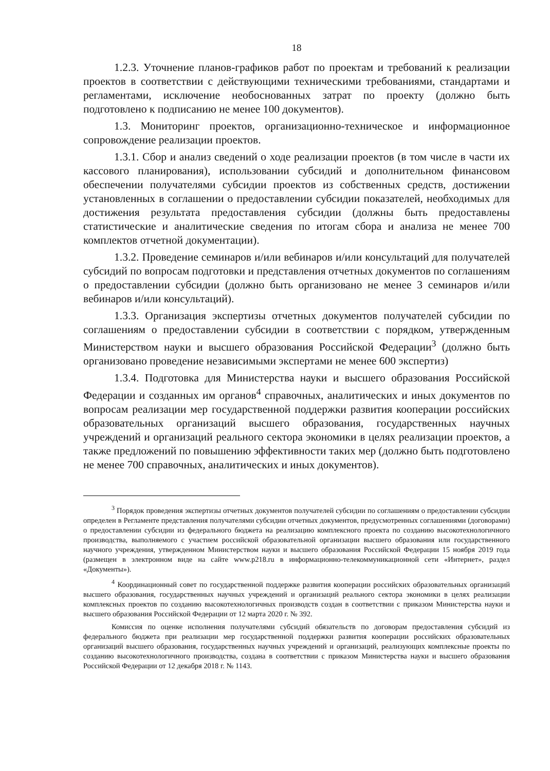18
1.2.3. Уточнение планов-графиков работ по проектам и требований к реализации проектов в соответствии с действующими техническими требованиями, стандартами и регламентами, исключение необоснованных затрат по проекту (должно быть подготовлено к подписанию не менее 100 документов).
1.3. Мониторинг проектов, организационно-техническое и информационное сопровождение реализации проектов.
1.3.1. Сбор и анализ сведений о ходе реализации проектов (в том числе в части их кассового планирования), использовании субсидий и дополнительном финансовом обеспечении получателями субсидии проектов из собственных средств, достижении установленных в соглашении о предоставлении субсидии показателей, необходимых для достижения результата предоставления субсидии (должны быть предоставлены статистические и аналитические сведения по итогам сбора и анализа не менее 700 комплектов отчетной документации).
1.3.2. Проведение семинаров и/или вебинаров и/или консультаций для получателей субсидий по вопросам подготовки и представления отчетных документов по соглашениям о предоставлении субсидии (должно быть организовано не менее 3 семинаров и/или вебинаров и/или консультаций).
1.3.3. Организация экспертизы отчетных документов получателей субсидии по соглашениям о предоставлении субсидии в соответствии с порядком, утвержденным Министерством науки и высшего образования Российской Федерации<sup>3</sup> (должно быть организовано проведение независимыми экспертами не менее 600 экспертиз)
1.3.4. Подготовка для Министерства науки и высшего образования Российской Федерации и созданных им органов<sup>4</sup> справочных, аналитических и иных документов по вопросам реализации мер государственной поддержки развития кооперации российских образовательных организаций высшего образования, государственных научных учреждений и организаций реального сектора экономики в целях реализации проектов, а также предложений по повышению эффективности таких мер (должно быть подготовлено не менее 700 справочных, аналитических и иных документов).
<sup>3</sup> Порядок проведения экспертизы отчетных документов получателей субсидии по соглашениям о предоставлении субсидии определен в Регламенте представления получателями субсидии отчетных документов, предусмотренных соглашениями (договорами) о предоставлении субсидии из федерального бюджета на реализацию комплексного проекта по созданию высокотехнологичного производства, выполняемого с участием российской образовательной организации высшего образования или государственного научного учреждения, утвержденном Министерством науки и высшего образования Российской Федерации 15 ноября 2019 года (размещен в электронном виде на сайте www.p218.ru в информационно-телекоммуникационной сети «Интернет», раздел «Документы»).
<sup>4</sup> Координационный совет по государственной поддержке развития кооперации российских образовательных организаций высшего образования, государственных научных учреждений и организаций реального сектора экономики в целях реализации комплексных проектов по созданию высокотехнологичных производств создан в соответствии с приказом Министерства науки и высшего образования Российской Федерации от 12 марта 2020 г. № 392.
Комиссия по оценке исполнения получателями субсидий обязательств по договорам предоставления субсидий из федерального бюджета при реализации мер государственной поддержки развития кооперации российских образовательных организаций высшего образования, государственных научных учреждений и организаций, реализующих комплексные проекты по созданию высокотехнологичного производства, создана в соответствии с приказом Министерства науки и высшего образования Российской Федерации от 12 декабря 2018 г. № 1143.